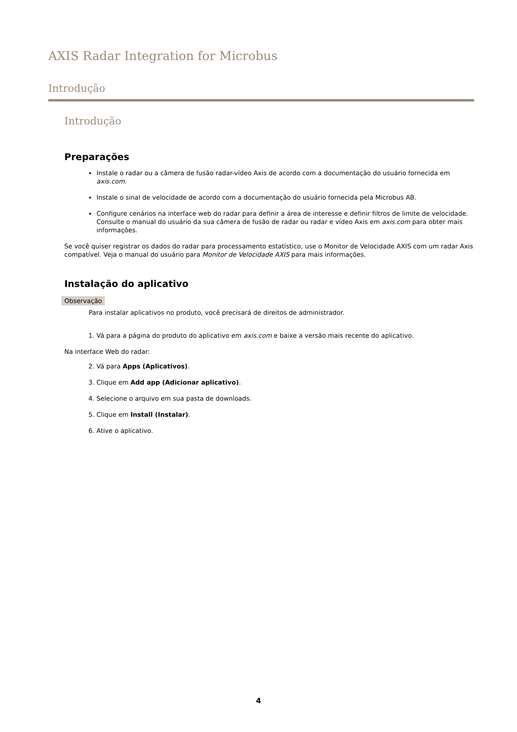AXIS Radar Integration for Microbus
Introdução
Introdução
Preparações
Instale o radar ou a câmera de fusão radar-vídeo Axis de acordo com a documentação do usuário fornecida em axis.com.
Instale o sinal de velocidade de acordo com a documentação do usuário fornecida pela Microbus AB.
Configure cenários na interface web do radar para definir a área de interesse e definir filtros de limite de velocidade. Consulte o manual do usuário da sua câmera de fusão de radar ou radar e vídeo Axis em axis.com para obter mais informações.
Se você quiser registrar os dados do radar para processamento estatístico, use o Monitor de Velocidade AXIS com um radar Axis compatível. Veja o manual do usuário para Monitor de Velocidade AXIS para mais informações.
Instalação do aplicativo
Observação
Para instalar aplicativos no produto, você precisará de direitos de administrador.
1. Vá para a página do produto do aplicativo em axis.com e baixe a versão mais recente do aplicativo.
Na interface Web do radar:
2. Vá para Apps (Aplicativos).
3. Clique em Add app (Adicionar aplicativo).
4. Selecione o arquivo em sua pasta de downloads.
5. Clique em Install (Instalar).
6. Ative o aplicativo.
4